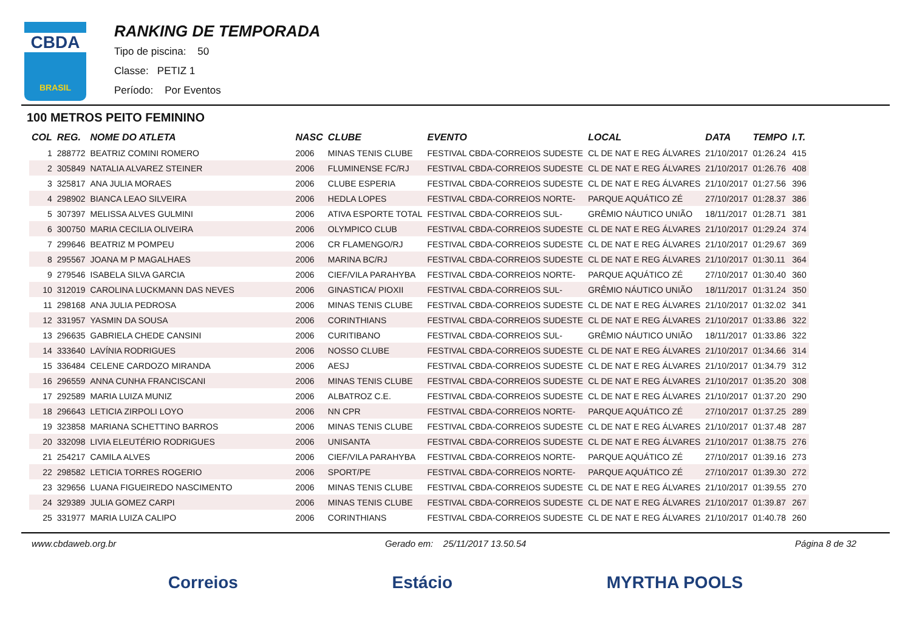CBDA
BRASIL
RANKING DE TEMPORADA
Tipo de piscina: 50
Classe: PETIZ 1
Período: Por Eventos
100 METROS PEITO FEMININO
| COL | REG. | NOME DO ATLETA | NASC | CLUBE | EVENTO | LOCAL | DATA | TEMPO | I.T. |
| --- | --- | --- | --- | --- | --- | --- | --- | --- | --- |
| 1 | 288772 | BEATRIZ COMINI ROMERO | 2006 | MINAS TENIS CLUBE | FESTIVAL CBDA-CORREIOS SUDESTE | CL DE NAT E REG ÁLVARES | 21/10/2017 | 01:26.24 | 415 |
| 2 | 305849 | NATALIA ALVAREZ STEINER | 2006 | FLUMINENSE FC/RJ | FESTIVAL CBDA-CORREIOS SUDESTE | CL DE NAT E REG ÁLVARES | 21/10/2017 | 01:26.76 | 408 |
| 3 | 325817 | ANA JULIA MORAES | 2006 | CLUBE ESPERIA | FESTIVAL CBDA-CORREIOS SUDESTE | CL DE NAT E REG ÁLVARES | 21/10/2017 | 01:27.56 | 396 |
| 4 | 298902 | BIANCA LEAO SILVEIRA | 2006 | HEDLA LOPES | FESTIVAL CBDA-CORREIOS NORTE- | PARQUE AQUÁTICO ZÉ | 27/10/2017 | 01:28.37 | 386 |
| 5 | 307397 | MELISSA ALVES GULMINI | 2006 | ATIVA ESPORTE TOTAL | FESTIVAL CBDA-CORREIOS SUL- | GRÊMIO NÁUTICO UNIÃO | 18/11/2017 | 01:28.71 | 381 |
| 6 | 300750 | MARIA CECILIA OLIVEIRA | 2006 | OLYMPICO CLUB | FESTIVAL CBDA-CORREIOS SUDESTE | CL DE NAT E REG ÁLVARES | 21/10/2017 | 01:29.24 | 374 |
| 7 | 299646 | BEATRIZ M POMPEU | 2006 | CR FLAMENGO/RJ | FESTIVAL CBDA-CORREIOS SUDESTE | CL DE NAT E REG ÁLVARES | 21/10/2017 | 01:29.67 | 369 |
| 8 | 295567 | JOANA M P MAGALHAES | 2006 | MARINA BC/RJ | FESTIVAL CBDA-CORREIOS SUDESTE | CL DE NAT E REG ÁLVARES | 21/10/2017 | 01:30.11 | 364 |
| 9 | 279546 | ISABELA SILVA GARCIA | 2006 | CIEF/VILA PARAHYBA | FESTIVAL CBDA-CORREIOS NORTE- | PARQUE AQUÁTICO ZÉ | 27/10/2017 | 01:30.40 | 360 |
| 10 | 312019 | CAROLINA LUCKMANN DAS NEVES | 2006 | GINASTICA/ PIOXII | FESTIVAL CBDA-CORREIOS SUL- | GRÊMIO NÁUTICO UNIÃO | 18/11/2017 | 01:31.24 | 350 |
| 11 | 298168 | ANA JULIA PEDROSA | 2006 | MINAS TENIS CLUBE | FESTIVAL CBDA-CORREIOS SUDESTE | CL DE NAT E REG ÁLVARES | 21/10/2017 | 01:32.02 | 341 |
| 12 | 331957 | YASMIN DA SOUSA | 2006 | CORINTHIANS | FESTIVAL CBDA-CORREIOS SUDESTE | CL DE NAT E REG ÁLVARES | 21/10/2017 | 01:33.86 | 322 |
| 13 | 296635 | GABRIELA CHEDE CANSINI | 2006 | CURITIBANO | FESTIVAL CBDA-CORREIOS SUL- | GRÊMIO NÁUTICO UNIÃO | 18/11/2017 | 01:33.86 | 322 |
| 14 | 333640 | LAVÍNIA RODRIGUES | 2006 | NOSSO CLUBE | FESTIVAL CBDA-CORREIOS SUDESTE | CL DE NAT E REG ÁLVARES | 21/10/2017 | 01:34.66 | 314 |
| 15 | 336484 | CELENE CARDOZO MIRANDA | 2006 | AESJ | FESTIVAL CBDA-CORREIOS SUDESTE | CL DE NAT E REG ÁLVARES | 21/10/2017 | 01:34.79 | 312 |
| 16 | 296559 | ANNA CUNHA FRANCISCANI | 2006 | MINAS TENIS CLUBE | FESTIVAL CBDA-CORREIOS SUDESTE | CL DE NAT E REG ÁLVARES | 21/10/2017 | 01:35.20 | 308 |
| 17 | 292589 | MARIA LUIZA MUNIZ | 2006 | ALBATROZ C.E. | FESTIVAL CBDA-CORREIOS SUDESTE | CL DE NAT E REG ÁLVARES | 21/10/2017 | 01:37.20 | 290 |
| 18 | 296643 | LETICIA ZIRPOLI LOYO | 2006 | NN CPR | FESTIVAL CBDA-CORREIOS NORTE- | PARQUE AQUÁTICO ZÉ | 27/10/2017 | 01:37.25 | 289 |
| 19 | 323858 | MARIANA SCHETTINO BARROS | 2006 | MINAS TENIS CLUBE | FESTIVAL CBDA-CORREIOS SUDESTE | CL DE NAT E REG ÁLVARES | 21/10/2017 | 01:37.48 | 287 |
| 20 | 332098 | LIVIA ELEUTÉRIO RODRIGUES | 2006 | UNISANTA | FESTIVAL CBDA-CORREIOS SUDESTE | CL DE NAT E REG ÁLVARES | 21/10/2017 | 01:38.75 | 276 |
| 21 | 254217 | CAMILA ALVES | 2006 | CIEF/VILA PARAHYBA | FESTIVAL CBDA-CORREIOS NORTE- | PARQUE AQUÁTICO ZÉ | 27/10/2017 | 01:39.16 | 273 |
| 22 | 298582 | LETICIA TORRES ROGERIO | 2006 | SPORT/PE | FESTIVAL CBDA-CORREIOS NORTE- | PARQUE AQUÁTICO ZÉ | 27/10/2017 | 01:39.30 | 272 |
| 23 | 329656 | LUANA FIGUEIREDO NASCIMENTO | 2006 | MINAS TENIS CLUBE | FESTIVAL CBDA-CORREIOS SUDESTE | CL DE NAT E REG ÁLVARES | 21/10/2017 | 01:39.55 | 270 |
| 24 | 329389 | JULIA GOMEZ CARPI | 2006 | MINAS TENIS CLUBE | FESTIVAL CBDA-CORREIOS SUDESTE | CL DE NAT E REG ÁLVARES | 21/10/2017 | 01:39.87 | 267 |
| 25 | 331977 | MARIA LUIZA CALIPO | 2006 | CORINTHIANS | FESTIVAL CBDA-CORREIOS SUDESTE | CL DE NAT E REG ÁLVARES | 21/10/2017 | 01:40.78 | 260 |
www.cbdaweb.org.br Gerado em: 25/11/2017 13.50.54 Página 8 de 32
Correios Estácio MYRTHA POOLS